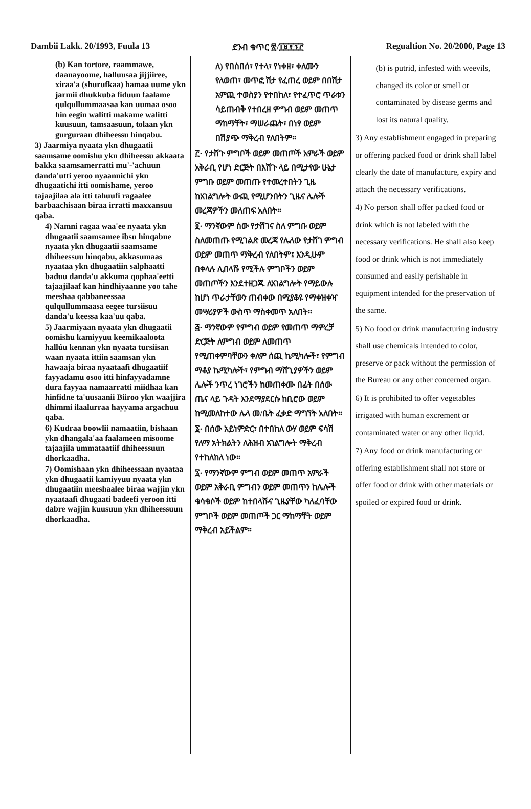Dambii Lakk. 20/1993, Fuula 13 ደንብ ቁጥር ፳/፲፱፻፺፫ Regualtion No. 20/2000, Page 13
(b) Kan tortore, raammawe, daanayoome, halluusaa jijjiiree, xiraa'a (shurufkaa) hamaa uume ykn jarmii dhukkuba fiduun faalame qulqullummaasaa kan uumaa osoo hin eegin walitti makame walitti kuusuun, tamsaasuun, tolaan ykn gurguraan dhiheessu hinqabu.
3) Jaarmiya nyaata ykn dhugaatii saamsame oomishu ykn dhiheessu akkaata bakka saamsamerratti mu'-'achuun danda'utti yeroo nyaannichi ykn dhugaatichi itti oomishame, yeroo tajaajilaa ala itti tahuufi ragaalee barbaachisaan biraa irratti maxxansuu qaba.
4) Namni ragaa waa'ee nyaata ykn dhugaatii saamsamee ibsu hinqabne nyaata ykn dhugaatii saamsame dhiheessuu hinqabu, akkasumaas nyaataa ykn dhugaatiin salphaatti baduu danda'u akkuma qophaa'eetti tajaajilaaf kan hindhiyaanne yoo tahe meeshaa qabbaneessaa qulqullummaasa eegee tursiisuu danda'u keessa kaa'uu qaba.
5) Jaarmiyaan nyaata ykn dhugaatii oomishu kamiyyuu keemikaaloota hallúu kennan ykn nyaata tursiisan waan nyaata ittiin saamsan ykn hawaaja biraa nyaataafi dhugaatiif fayyadamu osoo itti hinfayyadamne dura fayyaa namaarratti miidhaa kan hinfidne ta'uusaanii Biiroo ykn waajjira dhimmi ilaalurraa hayyama argachuu qaba.
6) Kudraa boowlii namaatiin, bishaan ykn dhangala'aa faalameen misoome tajaajila ummataatiif dhiheessuun dhorkaadha.
7) Oomishaan ykn dhiheessaan nyaataa ykn dhugaatii kamiyyuu nyaata ykn dhugaatiin meeshaalee biraa wajjin ykn nyaataafi dhugaati badeefi yeroon itti dabre wajjin kuusuun ykn dhiheessuun dhorkaadha.
ለ) የበሰበሰ፣ የተላ፣ የነቀዘ፣ ቀለሙን የለወጠ፣ መጥፎ ሽታ የፈጠረ ወይም በበሽታ አምጪ ተወስያን የተበከለ፣ የተፈጥሮ ጥራቱን ሳይጠብቅ የተበረዘ ምግብ ወይም መጠጥ ማከማቸት፣ ማሠራጨት፣ በነፃ ወይም በሽያጭ ማቅረብ የለበትም።
፫· የታሸጉ ምግቦች ወይም መጠጦች አምራች ወይም አቅራቢ የሆነ ድርጅት በእሽጉ ላይ በሚታየው ሁኔታ ምግቡ ወይም መጠጡ የተመረተበትን ጊዜ ከአገልግሎት ውጪ የሚሆንበትን ጊዜና ሌሎች መረጃዎችን መለጠፍ አለበት።
፬· ማንኛውም ሰው የታሸገና ስለ ምግቡ ወይም ስለመጠጡ የሚገልጽ መረጃ የሌለው የታሸገ ምግብ ወይም መጠጥ ማቅረብ የለበትም፤ እንዲሁም በቀላሉ ሊበላሹ የሚችሉ ምግቦችን ወይም መጠጦችን እንደተዘጋጁ ለአገልግሎት የማይውሉ ከሆነ ጥራታቸውን ጠብቀው በሚያቆዩ የማቀዝቀዣ መሣሪያዎች ውስጥ ማስቀመጥ አለበት።
፭· ማንኛውም የምግብ ወይም የመጠጥ ማምረቻ ድርጅት ለምግብ ወይም ለመጠጥ የሚጠቀምባቸውን ቀለም ሰጪ ኬሚካሎች፣ የምግብ ማቆያ ኬሚካሎች፣ የምግብ ማሸጊያዎችን ወይም ሌሎች ንጥረ ነገሮችን ከመጠቀሙ በፊት በሰው ጤና ላይ ጉዳት እንደማያደርሱ ከቢሮው ወይም ከሚመለከተው ሌላ መ/ቤት ፈቃድ ማግኘት አለበት።
፮· በሰው አይነምድር፣ በተበከለ ውሃ ወይም ፍሳሽ የለማ አትክልትን ለሕዝብ አገልግሎት ማቅረብ የተከለከለ ነው።
፯· የማንኛውም ምግብ ወይም መጠጥ አምራች ወይም አቅራቢ ምግብን ወይም መጠጥን ከሌሎች ቁሳቁሶች ወይም ከተበላሹና ጊዜያቸው ካለፈባቸው ምግቦች ወይም መጠጦች ጋር ማከማቸት ወይም ማቅረብ አይችልም።
(b) is putrid, infested with weevils, changed its color or smell or contaminated by disease germs and lost its natural quality.
3) Any establishment engaged in preparing or offering packed food or drink shall label clearly the date of manufacture, expiry and attach the necessary verifications.
4) No person shall offer packed food or drink which is not labeled with the necessary verifications. He shall also keep food or drink which is not immediately consumed and easily perishable in equipment intended for the preservation of the same.
5) No food or drink manufacturing industry shall use chemicals intended to color, preserve or pack without the permission of the Bureau or any other concerned organ.
6) It is prohibited to offer vegetables irrigated with human excrement or contaminated water or any other liquid.
7) Any food or drink manufacturing or offering establishment shall not store or offer food or drink with other materials or spoiled or expired food or drink.